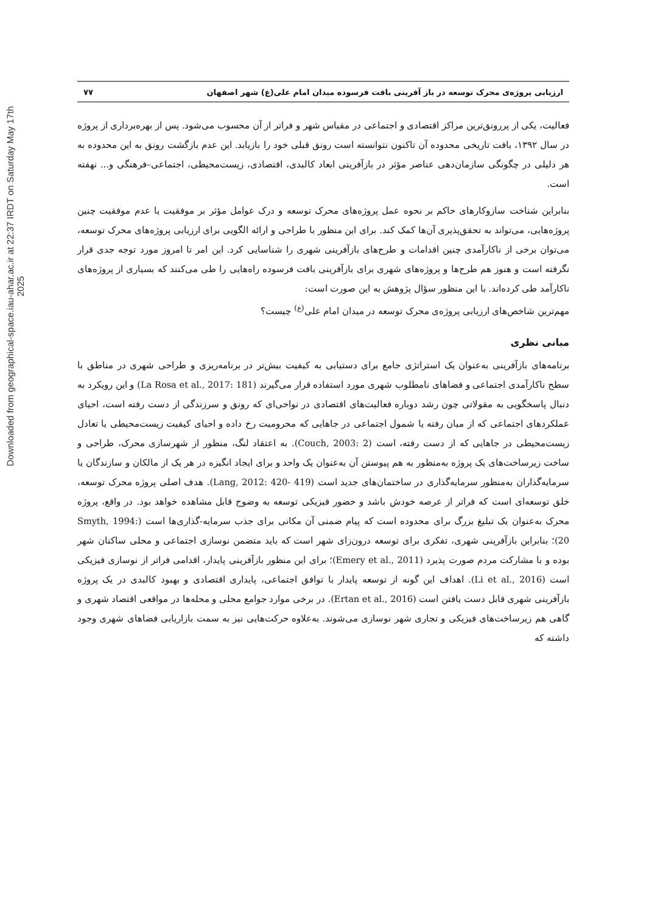Downloaded from geographical-space.iau-ahar.ac.ir at 22:37 IRDT on Saturday May 17th 2025
ارزیابی پروژه‌ی محرک توسعه در باز آفرینی بافت فرسوده میدان امام علی(ع) شهر اصفهان ۷۷
فعالیت، یکی از پررونق‌ترین مراکز اقتصادی و اجتماعی در مقیاس شهر و فراتر از آن محسوب می‌شود. پس از بهره‌برداری از پروژه در سال ۱۳۹۲، بافت تاریخی محدوده آن تاکنون نتوانسته است رونق قبلی خود را بازیابد. این عدم بازگشت رونق به این محدوده به هر دلیلی در چگونگی سازمان‌دهی عناصر مؤثر در بازآفرینی ابعاد کالبدی، اقتصادی، زیست‌محیطی، اجتماعی–فرهنگی و... نهفته است.
بنابراین شناخت سازوکارهای حاکم بر نحوه عمل پروژه‌های محرک توسعه و درک عوامل مؤثر بر موفقیت یا عدم موفقیت چنین پروژه‌هایی، می‌تواند به تحقق‌پذیری آن‌ها کمک کند. برای این منظور با طراحی و ارائه الگویی برای ارزیابی پروژه‌های محرک توسعه، می‌توان برخی از ناکارآمدی چنین اقدامات و طرح‌های بازآفرینی شهری را شناسایی کرد. این امر تا امروز مورد توجه جدی قرار نگرفته است و هنوز هم طرح‌ها و پروژه‌های شهری برای بازآفرینی بافت فرسوده راه‌هایی را طی می‌کنند که بسیاری از پروژه‌های ناکارآمد طی کرده‌اند. با این منظور سؤال پژوهش به این صورت است:
مهم‌ترین شاخص‌های ارزیابی پروژه‌ی محرک توسعه در میدان امام علی<sup>(ع)</sup> چیست؟
مبانی نظری
برنامه‌های بازآفرینی به‌عنوان یک استراتژی جامع برای دستیابی به کیفیت بیش‌تر در برنامه‌ریزی و طراحی شهری در مناطق با سطح ناکارآمدی اجتماعی و فضاهای نامطلوب شهری مورد استفاده قرار می‌گیرند (La Rosa et al., 2017: 181) و این رویکرد به دنبال پاسخگویی به مقولاتی چون رشد دوباره فعالیت‌های اقتصادی در نواحی‌ای که رونق و سرزندگی از دست رفته است، احیای عملکردهای اجتماعی که از میان رفته یا شمول اجتماعی در جاهایی که محرومیت رخ داده و احیای کیفیت زیست‌محیطی یا تعادل زیست‌محیطی در جاهایی که از دست رفته، است (Couch, 2003: 2). به اعتقاد لنگ، منظور از شهرسازی محرک، طراحی و ساخت زیرساخت‌های یک پروژه به‌منظور به هم پیوستن آن به‌عنوان یک واحد و برای ایجاد انگیزه در هر یک از مالکان و سازندگان یا سرمایه‌گذاران به‌منظور سرمایه‌گذاری در ساختمان‌های جدید است (Lang, 2012: 420- 419). هدف اصلی پروژه محرک توسعه، خلق توسعه‌ای است که فراتر از عرصه خودش باشد و حضور فیزیکی توسعه به وضوح قابل مشاهده خواهد بود. در واقع، پروژه محرک به‌عنوان یک تبلیغ بزرگ برای محدوده است که پیام ضمنی آن مکانی برای جذب سرمایه-گذاری‌ها است (Smyth, 1994: 20)؛ بنابراین بازآفرینی شهری، تفکری برای توسعه درون‌زای شهر است که باید متضمن نوسازی اجتماعی و محلی ساکنان شهر بوده و با مشارکت مردم صورت پذیرد (Emery et al., 2011)؛ برای این منظور بازآفرینی پایدار، اقدامی فراتر از نوسازی فیزیکی است (Li et al., 2016). اهداف این گونه از توسعه پایدار با توافق اجتماعی، پایداری اقتصادی و بهبود کالبدی در یک پروژه بازآفرینی شهری قابل دست یافتن است (Ertan et al., 2016). در برخی موارد جوامع محلی و محله‌ها در مواقعی اقتصاد شهری و گاهی هم زیرساخت‌های فیزیکی و تجاری شهر نوسازی می‌شوند. به‌علاوه حرکت‌هایی نیز به سمت بازاریابی فضاهای شهری وجود داشته که